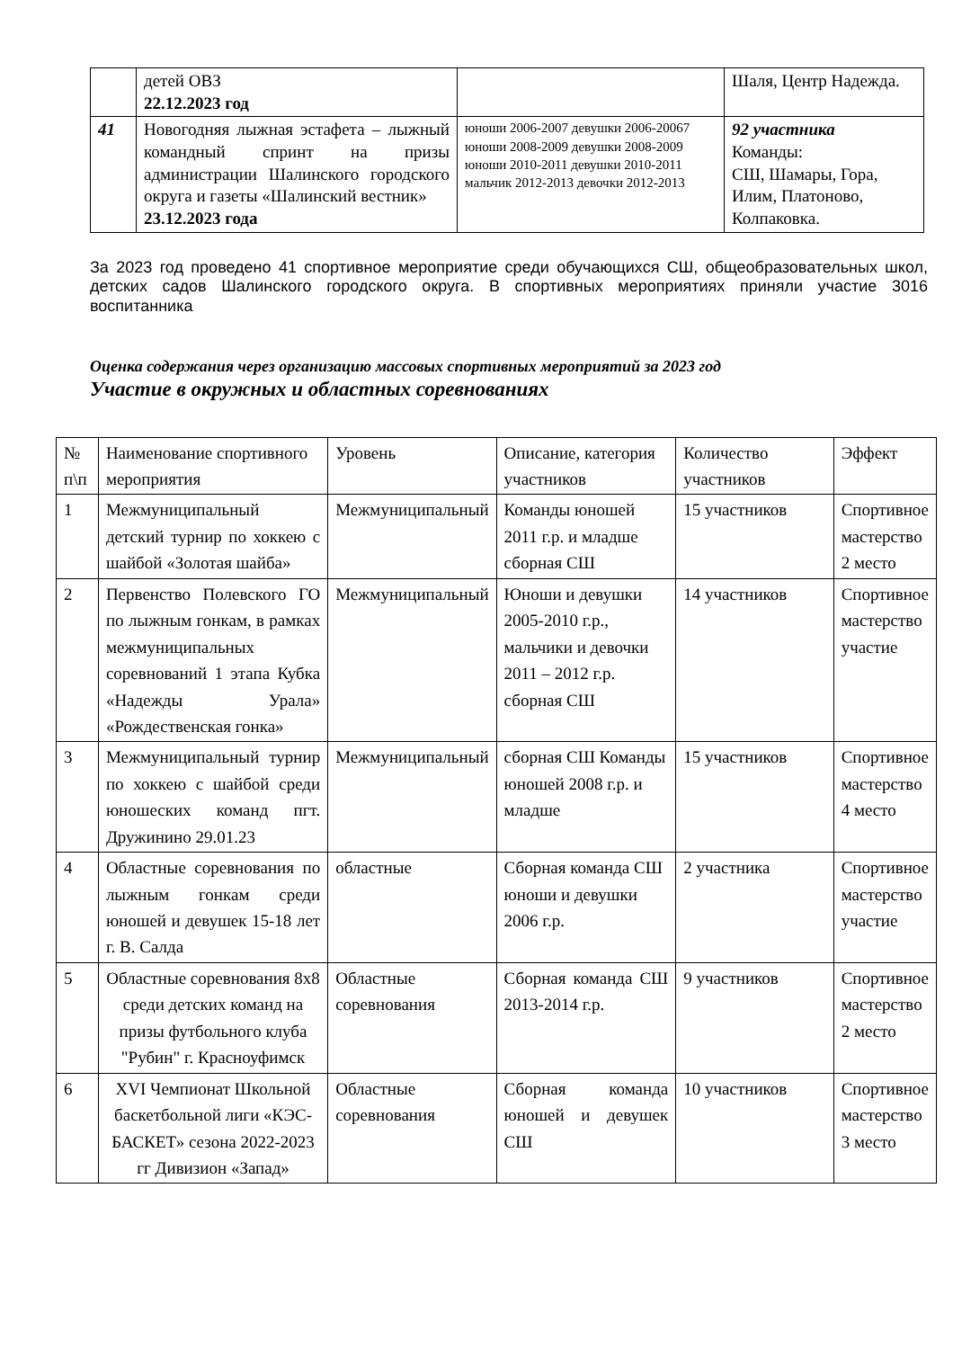| | детей ОВЗ 22.12.2023 год | | Шаля, Центр Надежда. |
| 41 | Новогодняя лыжная эстафета – лыжный командный спринт на призы администрации Шалинского городского округа и газеты «Шалинский вестник» 23.12.2023 года | юноши 2006-2007 девушки 2006-20067 юноши 2008-2009 девушки 2008-2009 юноши 2010-2011 девушки 2010-2011 мальчик 2012-2013 девочки 2012-2013 | 92 участника Команды: СШ, Шамары, Гора, Илим, Платоново, Колпаковка. |
За 2023 год проведено 41 спортивное мероприятие среди обучающихся СШ, общеобразовательных школ, детских садов Шалинского городского округа. В спортивных мероприятиях приняли участие 3016 воспитанника
Оценка содержания через организацию массовых спортивных мероприятий за 2023 год
Участие в окружных и областных соревнованиях
| № п\п | Наименование спортивного мероприятия | Уровень | Описание, категория участников | Количество участников | Эффект |
| --- | --- | --- | --- | --- | --- |
| 1 | Межмуниципальный детский турнир по хоккею с шайбой «Золотая шайба» | Межмуниципальный | Команды юношей 2011 г.р. и младше сборная СШ | 15 участников | Спортивное мастерство 2 место |
| 2 | Первенство Полевского ГО по лыжным гонкам, в рамках межмуниципальных соревнований 1 этапа Кубка «Надежды Урала» «Рождественская гонка» | Межмуниципальный | Юноши и девушки 2005-2010 г.р., мальчики и девочки 2011 – 2012 г.р. сборная СШ | 14 участников | Спортивное мастерство участие |
| 3 | Межмуниципальный турнир по хоккею с шайбой среди юношеских команд пгт. Дружинино 29.01.23 | Межмуниципальный | сборная СШ Команды юношей 2008 г.р. и младше | 15 участников | Спортивное мастерство 4 место |
| 4 | Областные соревнования по лыжным гонкам среди юношей и девушек 15-18 лет г. В. Салда | областные | Сборная команда СШ юноши и девушки 2006 г.р. | 2 участника | Спортивное мастерство участие |
| 5 | Областные соревнования 8х8 среди детских команд на призы футбольного клуба "Рубин" г. Красноуфимск | Областные соревнования | Сборная команда СШ 2013-2014 г.р. | 9 участников | Спортивное мастерство 2 место |
| 6 | XVI Чемпионат Школьной баскетбольной лиги «КЭС-БАСКЕТ» сезона 2022-2023 гг Дивизион «Запад» | Областные соревнования | Сборная команда юношей и девушек СШ | 10 участников | Спортивное мастерство 3 место |